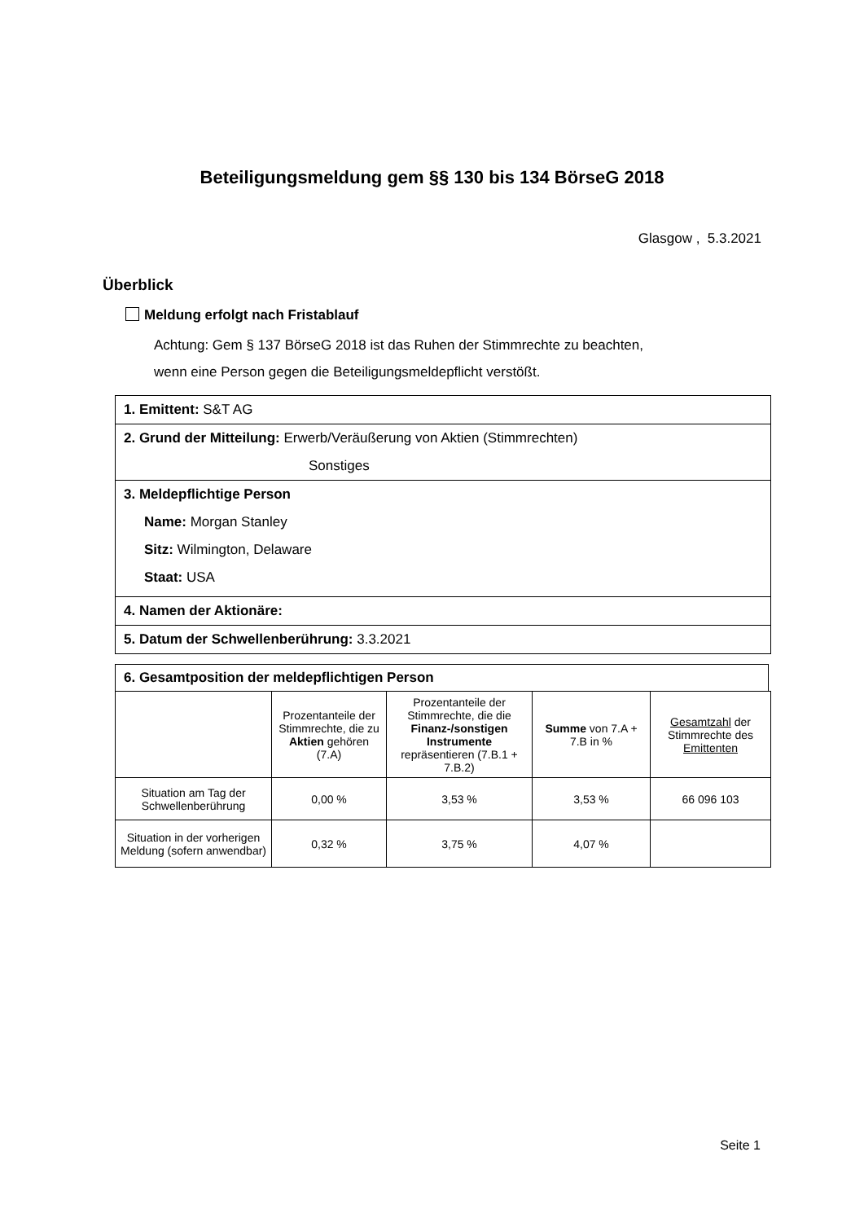Beteiligungsmeldung gem §§ 130 bis 134 BörseG 2018
Glasgow , 5.3.2021
Überblick
Meldung erfolgt nach Fristablauf
Achtung: Gem § 137 BörseG 2018 ist das Ruhen der Stimmrechte zu beachten,
wenn eine Person gegen die Beteiligungsmeldepflicht verstößt.
1. Emittent: S&T AG
2. Grund der Mitteilung: Erwerb/Veräußerung von Aktien (Stimmrechten)
Sonstiges
3. Meldepflichtige Person
Name: Morgan Stanley
Sitz: Wilmington, Delaware
Staat: USA
4. Namen der Aktionäre:
5. Datum der Schwellenberührung: 3.3.2021
6. Gesamtposition der meldepflichtigen Person
| | Prozentanteile der Stimmrechte, die zu Aktien gehören (7.A) | Prozentanteile der Stimmrechte, die die Finanz-/sonstigen Instrumente repräsentieren (7.B.1 + 7.B.2) | Summe von 7.A + 7.B in % | Gesamtzahl der Stimmrechte des Emittenten |
| --- | --- | --- | --- | --- |
| Situation am Tag der Schwellenberührung | 0,00 % | 3,53 % | 3,53 % | 66 096 103 |
| Situation in der vorherigen Meldung (sofern anwendbar) | 0,32 % | 3,75 % | 4,07 % | |
Seite 1